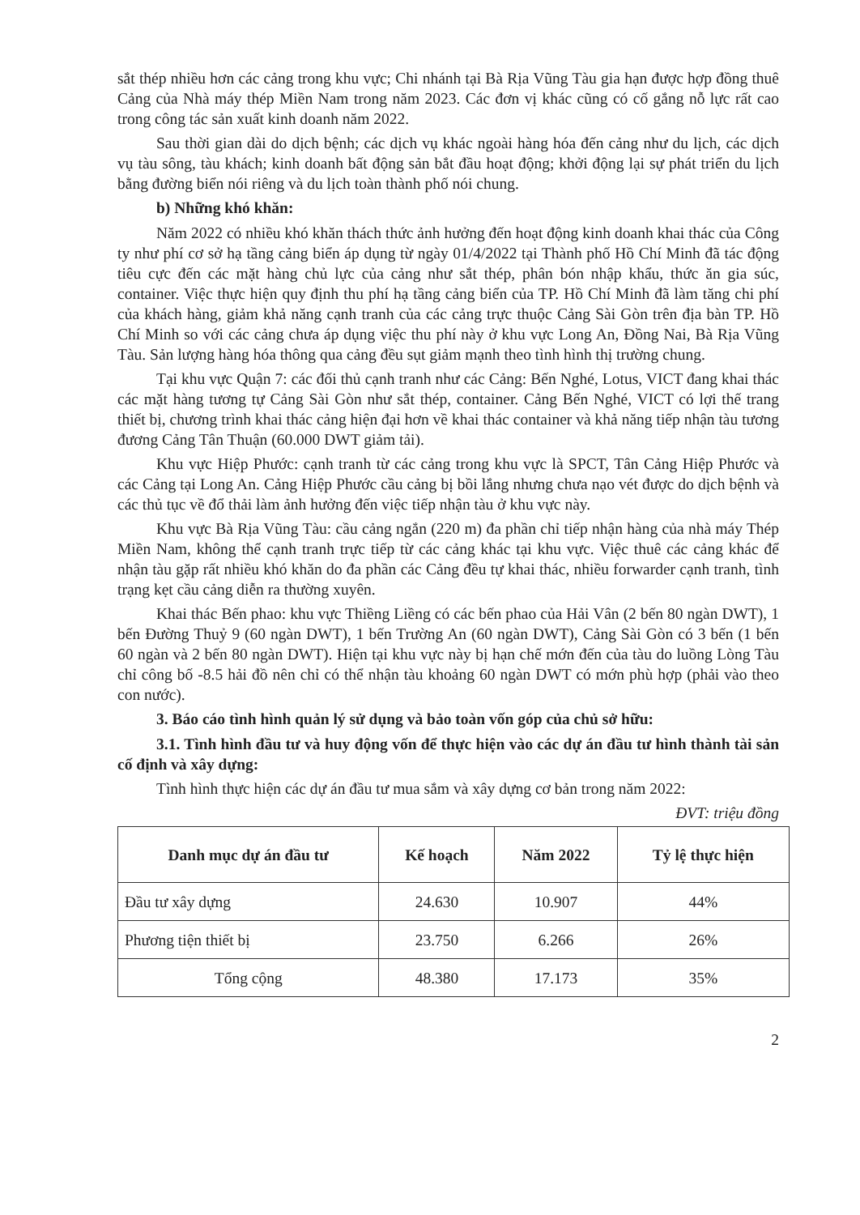sắt thép nhiều hơn các cảng trong khu vực; Chi nhánh tại Bà Rịa Vũng Tàu gia hạn được hợp đồng thuê Cảng của Nhà máy thép Miền Nam trong năm 2023. Các đơn vị khác cũng có cố gắng nỗ lực rất cao trong công tác sản xuất kinh doanh năm 2022.
Sau thời gian dài do dịch bệnh; các dịch vụ khác ngoài hàng hóa đến cảng như du lịch, các dịch vụ tàu sông, tàu khách; kinh doanh bất động sản bắt đầu hoạt động; khởi động lại sự phát triển du lịch bằng đường biển nói riêng và du lịch toàn thành phố nói chung.
b) Những khó khăn:
Năm 2022 có nhiều khó khăn thách thức ảnh hưởng đến hoạt động kinh doanh khai thác của Công ty như phí cơ sở hạ tầng cảng biển áp dụng từ ngày 01/4/2022 tại Thành phố Hồ Chí Minh đã tác động tiêu cực đến các mặt hàng chủ lực của cảng như sắt thép, phân bón nhập khẩu, thức ăn gia súc, container. Việc thực hiện quy định thu phí hạ tầng cảng biển của TP. Hồ Chí Minh đã làm tăng chi phí của khách hàng, giảm khả năng cạnh tranh của các cảng trực thuộc Cảng Sài Gòn trên địa bàn TP. Hồ Chí Minh so với các cảng chưa áp dụng việc thu phí này ở khu vực Long An, Đồng Nai, Bà Rịa Vũng Tàu. Sản lượng hàng hóa thông qua cảng đều sụt giảm mạnh theo tình hình thị trường chung.
Tại khu vực Quận 7: các đối thủ cạnh tranh như các Cảng: Bến Nghé, Lotus, VICT đang khai thác các mặt hàng tương tự Cảng Sài Gòn như sắt thép, container. Cảng Bến Nghé, VICT có lợi thế trang thiết bị, chương trình khai thác cảng hiện đại hơn về khai thác container và khả năng tiếp nhận tàu tương đương Cảng Tân Thuận (60.000 DWT giảm tải).
Khu vực Hiệp Phước: cạnh tranh từ các cảng trong khu vực là SPCT, Tân Cảng Hiệp Phước và các Cảng tại Long An. Cảng Hiệp Phước cầu cảng bị bồi lắng nhưng chưa nạo vét được do dịch bệnh và các thủ tục về đổ thải làm ảnh hưởng đến việc tiếp nhận tàu ở khu vực này.
Khu vực Bà Rịa Vũng Tàu: cầu cảng ngắn (220 m) đa phần chỉ tiếp nhận hàng của nhà máy Thép Miền Nam, không thể cạnh tranh trực tiếp từ các cảng khác tại khu vực. Việc thuê các cảng khác để nhận tàu gặp rất nhiều khó khăn do đa phần các Cảng đều tự khai thác, nhiều forwarder cạnh tranh, tình trạng kẹt cầu cảng diễn ra thường xuyên.
Khai thác Bến phao: khu vực Thiềng Liềng có các bến phao của Hải Vân (2 bến 80 ngàn DWT), 1 bến Đường Thuỷ 9 (60 ngàn DWT), 1 bến Trường An (60 ngàn DWT), Cảng Sài Gòn có 3 bến (1 bến 60 ngàn và 2 bến 80 ngàn DWT). Hiện tại khu vực này bị hạn chế mớn đến của tàu do luồng Lòng Tàu chỉ công bố -8.5 hải đồ nên chỉ có thể nhận tàu khoảng 60 ngàn DWT có mớn phù hợp (phải vào theo con nước).
3. Báo cáo tình hình quản lý sử dụng và bảo toàn vốn góp của chủ sở hữu:
3.1. Tình hình đầu tư và huy động vốn để thực hiện vào các dự án đầu tư hình thành tài sản cố định và xây dựng:
Tình hình thực hiện các dự án đầu tư mua sắm và xây dựng cơ bản trong năm 2022:
ĐVT: triệu đồng
| Danh mục dự án đầu tư | Kế hoạch | Năm 2022 | Tỷ lệ thực hiện |
| --- | --- | --- | --- |
| Đầu tư xây dựng | 24.630 | 10.907 | 44% |
| Phương tiện thiết bị | 23.750 | 6.266 | 26% |
| Tổng cộng | 48.380 | 17.173 | 35% |
2